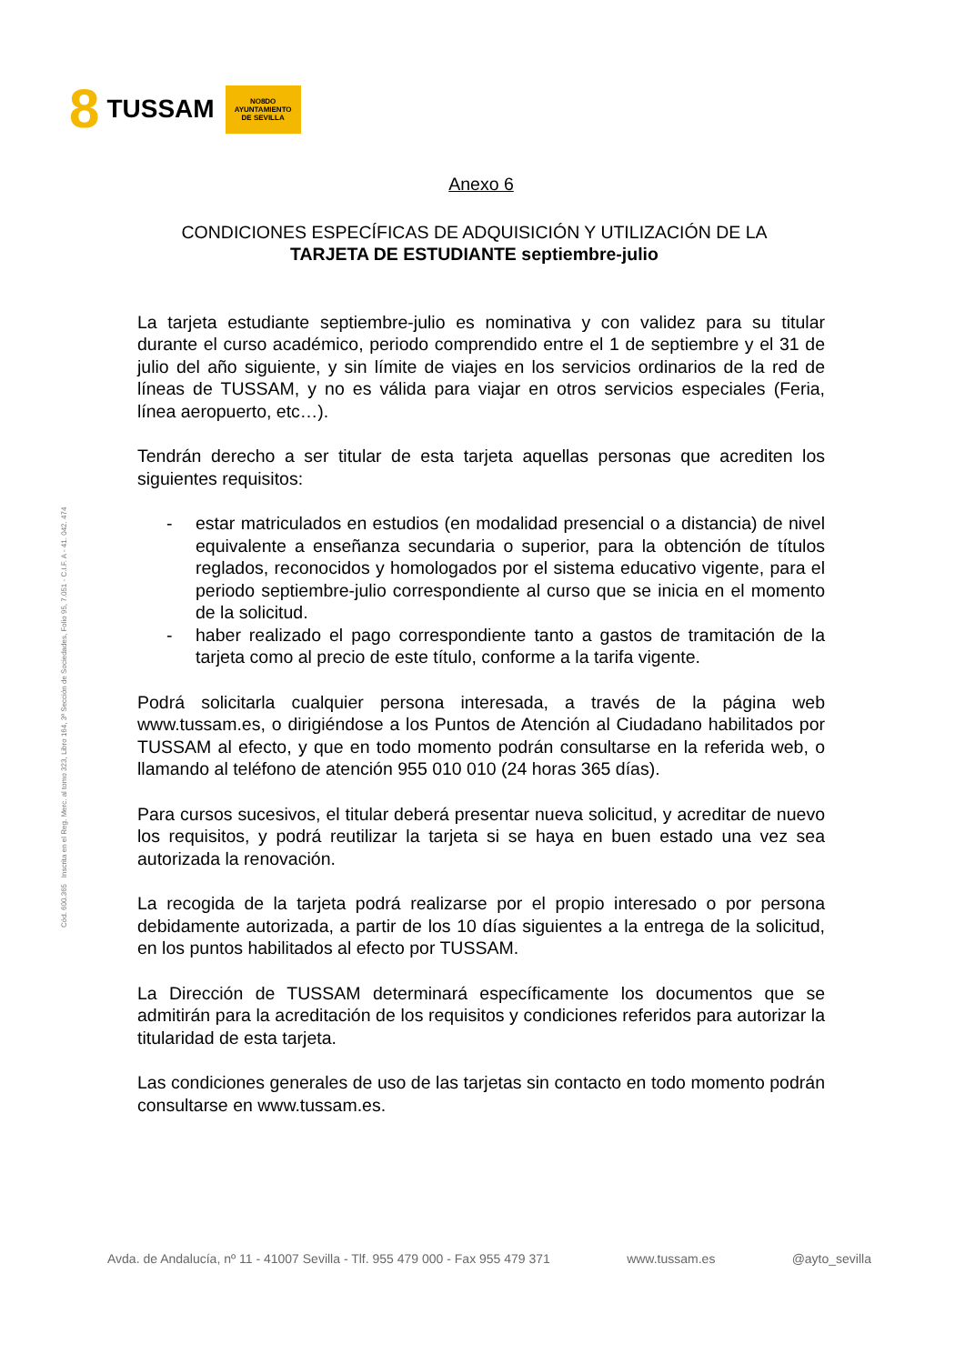8 TUSSAM
NO8DO
AYUNTAMIENTO
DE SEVILLA
Cód. 600.365 Inscrita en el Reg. Merc. al tomo 323, Libro 164, 3ª Sección de Sociedades, Folio 95, 7.051 - C.I.F. A - 41. 042. 474
Anexo 6
CONDICIONES ESPECÍFICAS DE ADQUISICIÓN Y UTILIZACIÓN DE LA
TARJETA DE ESTUDIANTE septiembre-julio
La tarjeta estudiante septiembre-julio es nominativa y con validez para su titular durante el curso académico, periodo comprendido entre el 1 de septiembre y el 31 de julio del año siguiente, y sin límite de viajes en los servicios ordinarios de la red de líneas de TUSSAM, y no es válida para viajar en otros servicios especiales (Feria, línea aeropuerto, etc…).
Tendrán derecho a ser titular de esta tarjeta aquellas personas que acrediten los siguientes requisitos:
- estar matriculados en estudios (en modalidad presencial o a distancia) de nivel equivalente a enseñanza secundaria o superior, para la obtención de títulos reglados, reconocidos y homologados por el sistema educativo vigente, para el periodo septiembre-julio correspondiente al curso que se inicia en el momento de la solicitud.
- haber realizado el pago correspondiente tanto a gastos de tramitación de la tarjeta como al precio de este título, conforme a la tarifa vigente.
Podrá solicitarla cualquier persona interesada, a través de la página web www.tussam.es, o dirigiéndose a los Puntos de Atención al Ciudadano habilitados por TUSSAM al efecto, y que en todo momento podrán consultarse en la referida web, o llamando al teléfono de atención 955 010 010 (24 horas 365 días).
Para cursos sucesivos, el titular deberá presentar nueva solicitud, y acreditar de nuevo los requisitos, y podrá reutilizar la tarjeta si se haya en buen estado una vez sea autorizada la renovación.
La recogida de la tarjeta podrá realizarse por el propio interesado o por persona debidamente autorizada, a partir de los 10 días siguientes a la entrega de la solicitud, en los puntos habilitados al efecto por TUSSAM.
La Dirección de TUSSAM determinará específicamente los documentos que se admitirán para la acreditación de los requisitos y condiciones referidos para autorizar la titularidad de esta tarjeta.
Las condiciones generales de uso de las tarjetas sin contacto en todo momento podrán consultarse en www.tussam.es.
Avda. de Andalucía, nº 11 - 41007 Sevilla - Tlf. 955 479 000 - Fax 955 479 371 www.tussam.es @ayto_sevilla